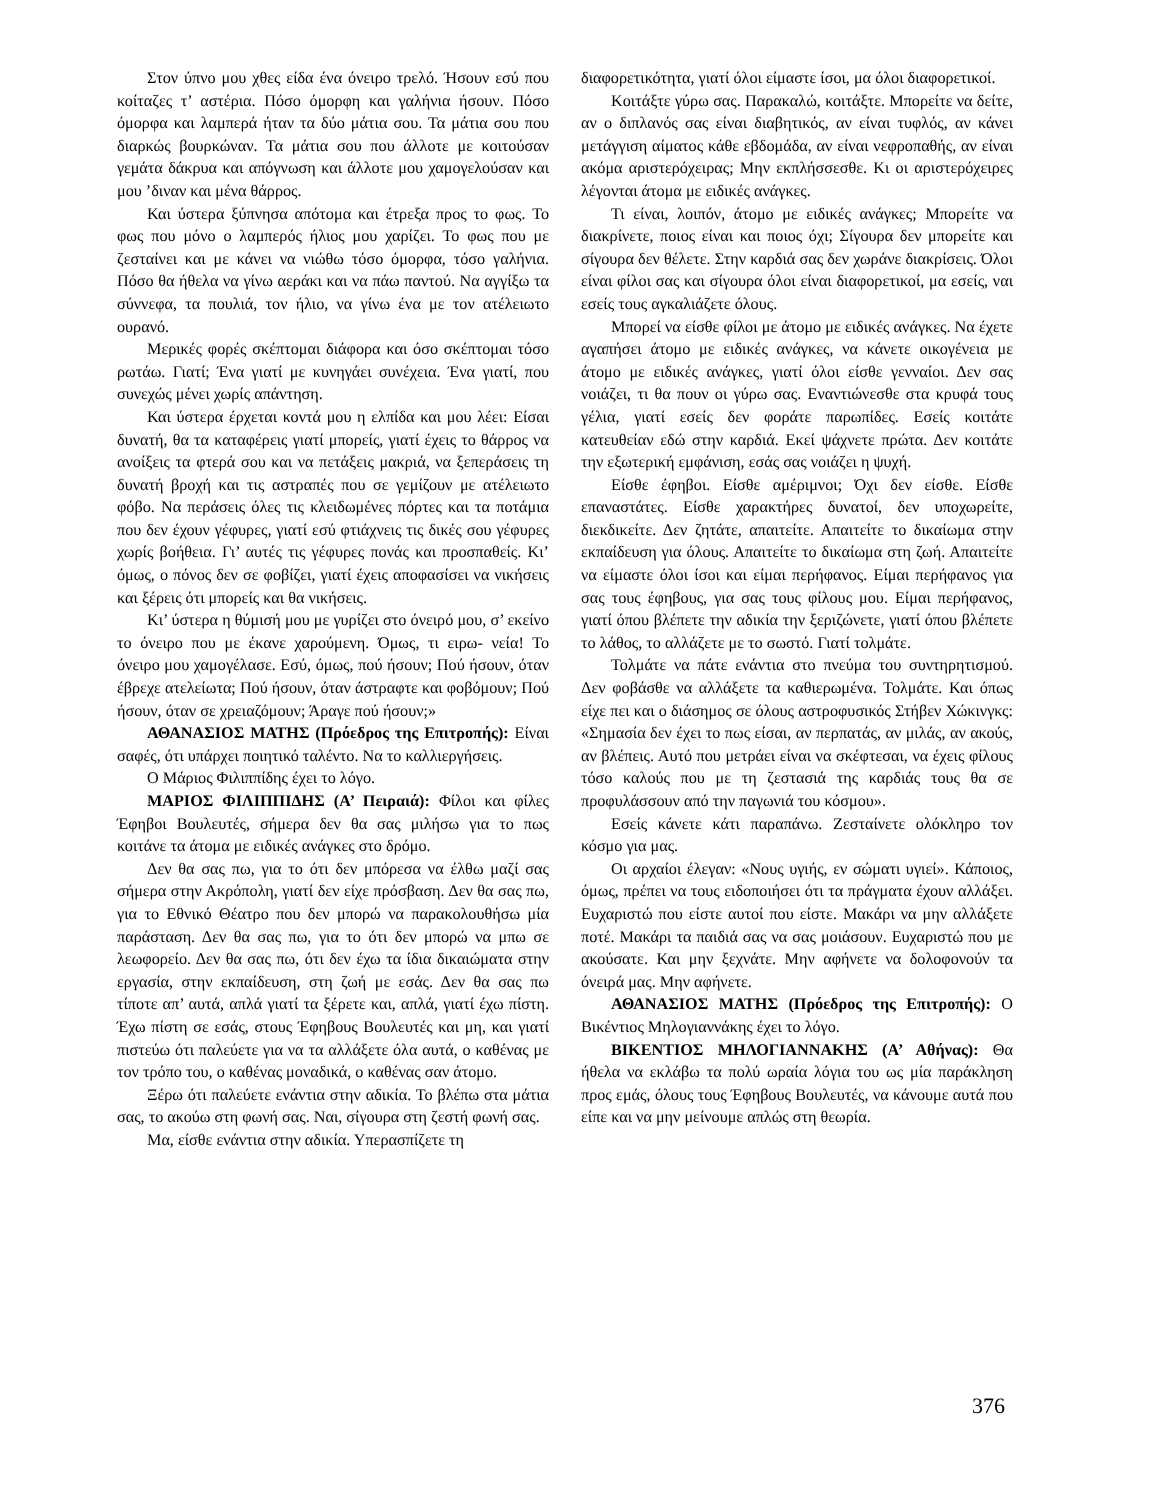Στον ύπνο μου χθες είδα ένα όνειρο τρελό. Ήσουν εσύ που κοίταζες τ’ αστέρια. Πόσο όμορφη και γαλήνια ήσουν. Πόσο όμορφα και λαμπερά ήταν τα δύο μάτια σου. Τα μάτια σου που διαρκώς βουρκώναν. Τα μάτια σου που άλλοτε με κοιτούσαν γεμάτα δάκρυα και απόγνωση και άλλοτε μου χαμογελούσαν και μου ’διναν και μένα θάρρος.
Και ύστερα ξύπνησα απότομα και έτρεξα προς το φως. Το φως που μόνο ο λαμπερός ήλιος μου χαρίζει. Το φως που με ζεσταίνει και με κάνει να νιώθω τόσο όμορφα, τόσο γαλήνια. Πόσο θα ήθελα να γίνω αεράκι και να πάω παντού. Να αγγίξω τα σύννεφα, τα πουλιά, τον ήλιο, να γίνω ένα με τον ατέλειωτο ουρανό.
Μερικές φορές σκέπτομαι διάφορα και όσο σκέπτομαι τόσο ρωτάω. Γιατί; Ένα γιατί με κυνηγάει συνέχεια. Ένα γιατί, που συνεχώς μένει χωρίς απάντηση.
Και ύστερα έρχεται κοντά μου η ελπίδα και μου λέει: Είσαι δυνατή, θα τα καταφέρεις γιατί μπορείς, γιατί έχεις το θάρρος να ανοίξεις τα φτερά σου και να πετάξεις μακριά, να ξεπεράσεις τη δυνατή βροχή και τις αστραπές που σε γεμίζουν με ατέλειωτο φόβο. Να περάσεις όλες τις κλειδωμένες πόρτες και τα ποτάμια που δεν έχουν γέφυρες, γιατί εσύ φτιάχνεις τις δικές σου γέφυρες χωρίς βοήθεια. Γι’ αυτές τις γέφυρες πονάς και προσπαθείς. Κι’ όμως, ο πόνος δεν σε φοβίζει, γιατί έχεις αποφασίσει να νικήσεις και ξέρεις ότι μπορείς και θα νικήσεις.
Κι’ ύστερα η θύμισή μου με γυρίζει στο όνειρό μου, σ’ εκείνο το όνειρο που με έκανε χαρούμενη. Όμως, τι ειρω- νεία! Το όνειρο μου χαμογέλασε. Εσύ, όμως, πού ήσουν; Πού ήσουν, όταν έβρεχε ατελείωτα; Πού ήσουν, όταν άστραφτε και φοβόμουν; Πού ήσουν, όταν σε χρειαζόμουν; Άραγε πού ήσουν;»
ΑΘΑΝΑΣΙΟΣ ΜΑΤΗΣ (Πρόεδρος της Επιτροπής): Είναι σαφές, ότι υπάρχει ποιητικό ταλέντο. Να το καλλιεργήσεις.
Ο Μάριος Φιλιππίδης έχει το λόγο.
ΜΑΡΙΟΣ ΦΙΛΙΠΠΙΔΗΣ (Α’ Πειραιά): Φίλοι και φίλες Έφηβοι Βουλευτές, σήμερα δεν θα σας μιλήσω για το πως κοιτάνε τα άτομα με ειδικές ανάγκες στο δρόμο.
Δεν θα σας πω, για το ότι δεν μπόρεσα να έλθω μαζί σας σήμερα στην Ακρόπολη, γιατί δεν είχε πρόσβαση. Δεν θα σας πω, για το Εθνικό Θέατρο που δεν μπορώ να παρακολουθήσω μία παράσταση. Δεν θα σας πω, για το ότι δεν μπορώ να μπω σε λεωφορείο. Δεν θα σας πω, ότι δεν έχω τα ίδια δικαιώματα στην εργασία, στην εκπαίδευση, στη ζωή με εσάς. Δεν θα σας πω τίποτε απ’ αυτά, απλά γιατί τα ξέρετε και, απλά, γιατί έχω πίστη. Έχω πίστη σε εσάς, στους Έφηβους Βουλευτές και μη, και γιατί πιστεύω ότι παλεύετε για να τα αλλάξετε όλα αυτά, ο καθένας με τον τρόπο του, ο καθένας μοναδικά, ο καθένας σαν άτομο.
Ξέρω ότι παλεύετε ενάντια στην αδικία. Το βλέπω στα μάτια σας, το ακούω στη φωνή σας. Ναι, σίγουρα στη ζεστή φωνή σας.
Μα, είσθε ενάντια στην αδικία. Υπερασπίζετε τη
διαφορετικότητα, γιατί όλοι είμαστε ίσοι, μα όλοι διαφορετικοί.
Κοιτάξτε γύρω σας. Παρακαλώ, κοιτάξτε. Μπορείτε να δείτε, αν ο διπλανός σας είναι διαβητικός, αν είναι τυφλός, αν κάνει μετάγγιση αίματος κάθε εβδομάδα, αν είναι νεφροπαθής, αν είναι ακόμα αριστερόχειρας; Μην εκπλήσσεσθε. Κι οι αριστερόχειρες λέγονται άτομα με ειδικές ανάγκες.
Τι είναι, λοιπόν, άτομο με ειδικές ανάγκες; Μπορείτε να διακρίνετε, ποιος είναι και ποιος όχι; Σίγουρα δεν μπορείτε και σίγουρα δεν θέλετε. Στην καρδιά σας δεν χωράνε διακρίσεις. Όλοι είναι φίλοι σας και σίγουρα όλοι είναι διαφορετικοί, μα εσείς, ναι εσείς τους αγκαλιάζετε όλους.
Μπορεί να είσθε φίλοι με άτομο με ειδικές ανάγκες. Να έχετε αγαπήσει άτομο με ειδικές ανάγκες, να κάνετε οικογένεια με άτομο με ειδικές ανάγκες, γιατί όλοι είσθε γενναίοι. Δεν σας νοιάζει, τι θα πουν οι γύρω σας. Εναντιώνεσθε στα κρυφά τους γέλια, γιατί εσείς δεν φοράτε παρωπίδες. Εσείς κοιτάτε κατευθείαν εδώ στην καρδιά. Εκεί ψάχνετε πρώτα. Δεν κοιτάτε την εξωτερική εμφάνιση, εσάς σας νοιάζει η ψυχή.
Είσθε έφηβοι. Είσθε αμέριμνοι; Όχι δεν είσθε. Είσθε επαναστάτες. Είσθε χαρακτήρες δυνατοί, δεν υποχωρείτε, διεκδικείτε. Δεν ζητάτε, απαιτείτε. Απαιτείτε το δικαίωμα στην εκπαίδευση για όλους. Απαιτείτε το δικαίωμα στη ζωή. Απαιτείτε να είμαστε όλοι ίσοι και είμαι περήφανος. Είμαι περήφανος για σας τους έφηβους, για σας τους φίλους μου. Είμαι περήφανος, γιατί όπου βλέπετε την αδικία την ξεριζώνετε, γιατί όπου βλέπετε το λάθος, το αλλάζετε με το σωστό. Γιατί τολμάτε.
Τολμάτε να πάτε ενάντια στο πνεύμα του συντηρητισμού. Δεν φοβάσθε να αλλάξετε τα καθιερωμένα. Τολμάτε. Και όπως είχε πει και ο διάσημος σε όλους αστροφυσικός Στήβεν Χώκινγκς: «Σημασία δεν έχει το πως είσαι, αν περπατάς, αν μιλάς, αν ακούς, αν βλέπεις. Αυτό που μετράει είναι να σκέφτεσαι, να έχεις φίλους τόσο καλούς που με τη ζεστασιά της καρδιάς τους θα σε προφυλάσσουν από την παγωνιά του κόσμου».
Εσείς κάνετε κάτι παραπάνω. Ζεσταίνετε ολόκληρο τον κόσμο για μας.
Οι αρχαίοι έλεγαν: «Νους υγιής, εν σώματι υγιεί». Κάποιος, όμως, πρέπει να τους ειδοποιήσει ότι τα πράγματα έχουν αλλάξει. Ευχαριστώ που είστε αυτοί που είστε. Μακάρι να μην αλλάξετε ποτέ. Μακάρι τα παιδιά σας να σας μοιάσουν. Ευχαριστώ που με ακούσατε. Και μην ξεχνάτε. Μην αφήνετε να δολοφονούν τα όνειρά μας. Μην αφήνετε.
ΑΘΑΝΑΣΙΟΣ ΜΑΤΗΣ (Πρόεδρος της Επιτροπής): Ο Βικέντιος Μηλογιαννάκης έχει το λόγο.
ΒΙΚΕΝΤΙΟΣ ΜΗΛΟΓΙΑΝΝΑΚΗΣ (Α’ Αθήνας): Θα ήθελα να εκλάβω τα πολύ ωραία λόγια του ως μία παράκληση προς εμάς, όλους τους Έφηβους Βουλευτές, να κάνουμε αυτά που είπε και να μην μείνουμε απλώς στη θεωρία.
376